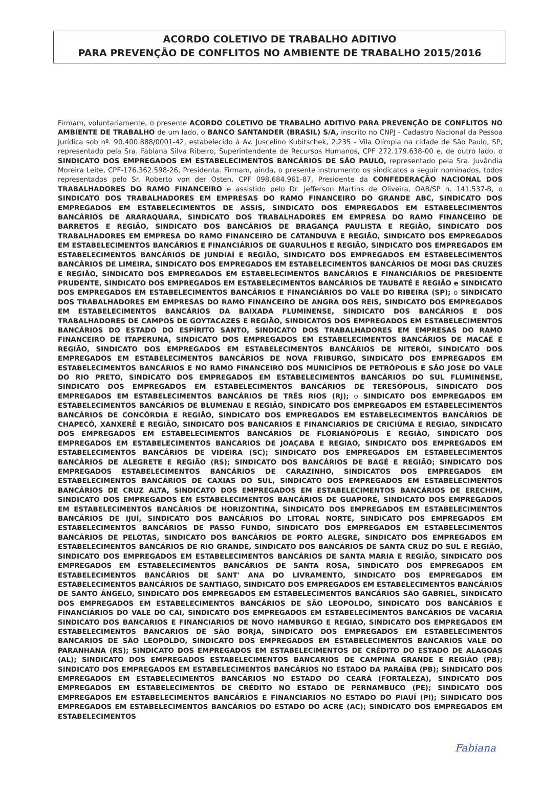ACORDO COLETIVO DE TRABALHO ADITIVO
PARA PREVENÇÃO DE CONFLITOS NO AMBIENTE DE TRABALHO 2015/2016
Firmam, voluntariamente, o presente ACORDO COLETIVO DE TRABALHO ADITIVO PARA PREVENÇÃO DE CONFLITOS NO AMBIENTE DE TRABALHO de um lado, o BANCO SANTANDER (BRASIL) S/A, inscrito no CNPJ - Cadastro Nacional da Pessoa Jurídica sob nº. 90.400.888/0001-42, estabelecido à Av. Juscelino Kubitschek, 2.235 - Vila Olímpia na cidade de São Paulo, SP, representado pela Sra. Fabiana Silva Ribeiro, Superintendente de Recursos Humanos, CPF 272.179.638-00 e, de outro lado, o SINDICATO DOS EMPREGADOS EM ESTABELECIMENTOS BANCÁRIOS DE SÃO PAULO, representado pela Sra. Juvândia Moreira Leite, CPF-176.362.598-26, Presidenta. Firmam, ainda, o presente instrumento os sindicatos a seguir nominados, todos representados pelo Sr. Roberto von der Osten, CPF 098.684.961-87, Presidente da CONFEDERAÇÃO NACIONAL DOS TRABALHADORES DO RAMO FINANCEIRO e assistido pelo Dr. Jefferson Martins de Oliveira, OAB/SP n. 141.537-B, o SINDICATO DOS TRABALHADORES EM EMPRESAS DO RAMO FINANCEIRO DO GRANDE ABC, SINDICATO DOS EMPREGADOS EM ESTABELECIMENTOS DE ASSIS, SINDICATO DOS EMPREGADOS EM ESTABELECIMENTOS BANCÁRIOS DE ARARAQUARA, SINDICATO DOS TRABALHADORES EM EMPRESA DO RAMO FINANCEIRO DE BARRETOS E REGIÃO, SINDICATO DOS BANCÁRIOS DE BRAGANÇA PAULISTA E REGIÃO, SINDICATO DOS TRABALHADORES EM EMPRESA DO RAMO FINANCEIRO DE CATANDUVA E REGIÃO, SINDICATO DOS EMPREGADOS EM ESTABELECIMENTOS BANCÁRIOS E FINANCIÁRIOS DE GUARULHOS E REGIÃO, SINDICATO DOS EMPREGADOS EM ESTABELECIMENTOS BANCÁRIOS DE JUNDIAÍ E REGIÃO, SINDICATO DOS EMPREGADOS EM ESTABELECIMENTOS BANCÁRIOS DE LIMEIRA, SINDICATO DOS EMPREGADOS EM ESTABELECIMENTOS BANCÁRIOS DE MOGI DAS CRUZES E REGIÃO, SINDICATO DOS EMPREGADOS EM ESTABELECIMENTOS BANCÁRIOS E FINANCIÁRIOS DE PRESIDENTE PRUDENTE, SINDICATO DOS EMPREGADOS EM ESTABELECIMENTOS BANCÁRIOS DE TAUBATÉ E REGIÃO e SINDICATO DOS EMPREGADOS EM ESTABELECIMENTOS BANCÁRIOS E FINANCIÁRIOS DO VALE DO RIBEIRA (SP); o SINDICATO DOS TRABALHADORES EM EMPRESAS DO RAMO FINANCEIRO DE ANGRA DOS REIS, SINDICATO DOS EMPREGADOS EM ESTABELECIMENTOS BANCÁRIOS DA BAIXADA FLUMINENSE, SINDICATO DOS BANCÁRIOS E DOS TRABALHADORES DE CAMPOS DE GOYTACAZES E REGIÃO, SINDICATOS DOS EMPREGADOS EM ESTABELECIMENTOS BANCÁRIOS DO ESTADO DO ESPÍRITO SANTO, SINDICATO DOS TRABALHADORES EM EMPRESAS DO RAMO FINANCEIRO DE ITAPERUNA, SINDICATO DOS EMPREGADOS EM ESTABELECIMENTOS BANCÁRIOS DE MACAÉ E REGIÃO, SINDICATO DOS EMPREGADOS EM ESTABELECIMENTOS BANCÁRIOS DE NITERÓI, SINDICATO DOS EMPREGADOS EM ESTABELECIMENTOS BANCÁRIOS DE NOVA FRIBURGO, SINDICATO DOS EMPREGADOS EM ESTABELECIMENTOS BANCÁRIOS E NO RAMO FINANCEIRO DOS MUNICÍPIOS DE PETRÓPOLIS E SÃO JOSE DO VALE DO RIO PRETO, SINDICATO DOS EMPREGADOS EM ESTABELECIMENTOS BANCÁRIOS DO SUL FLUMINENSE, SINDICATO DOS EMPREGADOS EM ESTABELECIMENTOS BANCÁRIOS DE TERESÓPOLIS, SINDICATO DOS EMPREGADOS EM ESTABELECIMENTOS BANCÁRIOS DE TRÊS RIOS (RJ); o SINDICATO DOS EMPREGADOS EM ESTABELECIMENTOS BANCÁRIOS DE BLUMENAU E REGIÃO, SINDICATO DOS EMPREGADOS EM ESTABELECIMENTOS BANCÁRIOS DE CONCÓRDIA E REGIÃO, SINDICATO DOS EMPREGADOS EM ESTABELECIMENTOS BANCÁRIOS DE CHAPECÓ, XANXERÊ E REGIÃO, SINDICATO DOS BANCARIOS E FINANCIARIOS DE CRICIÚMA E REGIAO, SINDICATO DOS EMPREGADOS EM ESTABELECIMENTOS BANCÁRIOS DE FLORIANÓPOLIS E REGIÃO, SINDICATO DOS EMPREGADOS EM ESTABELECIMENTOS BANCARIOS DE JOAÇABA E REGIAO, SINDICATO DOS EMPREGADOS EM ESTABELECIMENTOS BANCÁRIOS DE VIDEIRA (SC); SINDICATO DOS EMPREGADOS EM ESTABELECIMENTOS BANCÁRIOS DE ALEGRETE E REGIÃO (RS); SINDICATO DOS BANCÁRIOS DE BAGÉ E REGIÃO; SINDICATO DOS EMPREGADOS ESTABELECIMENTOS BANCÁRIOS DE CARAZINHO, SINDICATOS DOS EMPREGADOS EM ESTABELECIMENTOS BANCÁRIOS DE CAXIAS DO SUL, SINDICATO DOS EMPREGADOS EM ESTABELECIMENTOS BANCÁRIOS DE CRUZ ALTA, SINDICATO DOS EMPREGADOS EM ESTABELECIMENTOS BANCÁRIOS DE ERECHIM, SINDICATO DOS EMPREGADOS EM ESTABELECIMENTOS BANCÁRIOS DE GUAPORÉ, SINDICATO DOS EMPREGADOS EM ESTABELECIMENTOS BANCÁRIOS DE HORIZONTINA, SINDICATO DOS EMPREGADOS EM ESTABELECIMENTOS BANCÁRIOS DE IJUÍ, SINDICATO DOS BANCÁRIOS DO LITORAL NORTE, SINDICATO DOS EMPREGADOS EM ESTABELECIMENTOS BANCÁRIOS DE PASSO FUNDO, SINDICATO DOS EMPREGADOS EM ESTABELECIMENTOS BANCÁRIOS DE PELOTAS, SINDICATO DOS BANCÁRIOS DE PORTO ALEGRE, SINDICATO DOS EMPREGADOS EM ESTABELECIMENTOS BANCÁRIOS DE RIO GRANDE, SINDICATO DOS BANCÁRIOS DE SANTA CRUZ DO SUL E REGIÃO, SINDICATO DOS EMPREGADOS EM ESTABELECIMENTOS BANCÁRIOS DE SANTA MARIA E REGIÃO, SINDICATO DOS EMPREGADOS EM ESTABELECIMENTOS BANCÁRIOS DE SANTA ROSA, SINDICATO DOS EMPREGADOS EM ESTABELECIMENTOS BANCÁRIOS DE SANT' ANA DO LIVRAMENTO, SINDICATO DOS EMPREGADOS EM ESTABELECIMENTOS BANCÁRIOS DE SANTIAGO, SINDICATO DOS EMPREGADOS EM ESTABELECIMENTOS BANCÁRIOS DE SANTO ÂNGELO, SINDICATO DOS EMPREGADOS EM ESTABELECIMENTOS BANCÁRIOS SÃO GABRIEL, SINDICATO DOS EMPREGADOS EM ESTABELECIMENTOS BANCÁRIOS DE SÃO LEOPOLDO, SINDICATO DOS BANCÁRIOS E FINANCIÁRIOS DO VALE DO CAI, SINDICATO DOS EMPREGADOS EM ESTABELECIMENTOS BANCÁRIOS DE VACARIA SINDICATO DOS BANCARIOS E FINANCIARIOS DE NOVO HAMBURGO E REGIAO, SINDICATO DOS EMPREGADOS EM ESTABELECIMENTOS BANCARIOS DE SÃO BORJA, SINDICATO DOS EMPREGADOS EM ESTABELECIMENTOS BANCARIOS DE SÃO LEOPOLDO, SINDICATO DOS EMPREGADOS EM ESTABELECIMENTOS BANCARIOS VALE DO PARANHANA (RS); SINDICATO DOS EMPREGADOS EM ESTABELECIMENTOS DE CRÉDITO DO ESTADO DE ALAGOAS (AL); SINDICATO DOS EMPREGADOS ESTABELECIMENTOS BANCARIOS DE CAMPINA GRANDE E REGIÃO (PB); SINDICATO DOS EMPREGADOS EM ESTABELECIMENTOS BANCÁRIOS NO ESTADO DA PARAÍBA (PB); SINDICATO DOS EMPREGADOS EM ESTABELECIMENTOS BANCÁRIOS NO ESTADO DO CEARÁ (FORTALEZA), SINDICATO DOS EMPREGADOS EM ESTABELECIMENTOS DE CRÉDITO NO ESTADO DE PERNAMBUCO (PE); SINDICATO DOS EMPREGADOS EM ESTABELECIMENTOS BANCÁRIOS E FINANCIARIOS NO ESTADO DO PIAUÍ (PI); SINDICATO DOS EMPREGADOS EM ESTABELECIMENTOS BANCÁRIOS DO ESTADO DO ACRE (AC); SINDICATO DOS EMPREGADOS EM ESTABELECIMENTOS
Fabiana